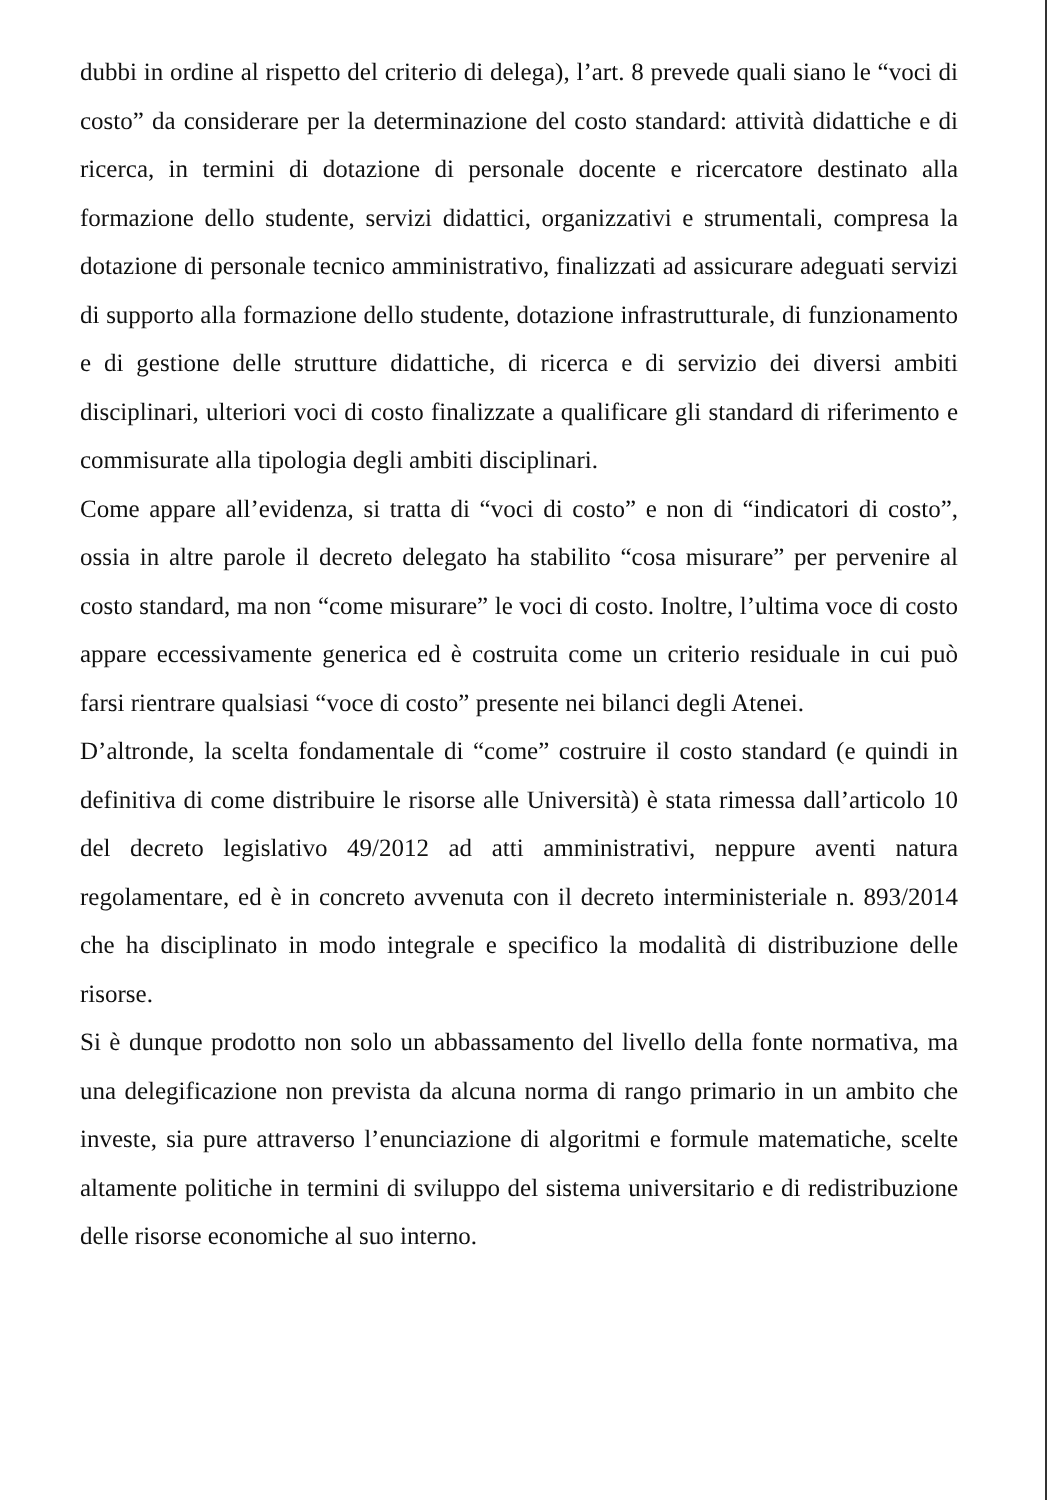dubbi in ordine al rispetto del criterio di delega), l’art. 8 prevede quali siano le “voci di costo” da considerare per la determinazione del costo standard: attività didattiche e di ricerca, in termini di dotazione di personale docente e ricercatore destinato alla formazione dello studente, servizi didattici, organizzativi e strumentali, compresa la dotazione di personale tecnico amministrativo, finalizzati ad assicurare adeguati servizi di supporto alla formazione dello studente, dotazione infrastrutturale, di funzionamento e di gestione delle strutture didattiche, di ricerca e di servizio dei diversi ambiti disciplinari, ulteriori voci di costo finalizzate a qualificare gli standard di riferimento e commisurate alla tipologia degli ambiti disciplinari.
Come appare all’evidenza, si tratta di “voci di costo” e non di “indicatori di costo”, ossia in altre parole il decreto delegato ha stabilito “cosa misurare” per pervenire al costo standard, ma non “come misurare” le voci di costo. Inoltre, l’ultima voce di costo appare eccessivamente generica ed è costruita come un criterio residuale in cui può farsi rientrare qualsiasi “voce di costo” presente nei bilanci degli Atenei.
D’altronde, la scelta fondamentale di “come” costruire il costo standard (e quindi in definitiva di come distribuire le risorse alle Università) è stata rimessa dall’articolo 10 del decreto legislativo 49/2012 ad atti amministrativi, neppure aventi natura regolamentare, ed è in concreto avvenuta con il decreto interministeriale n. 893/2014 che ha disciplinato in modo integrale e specifico la modalità di distribuzione delle risorse.
Si è dunque prodotto non solo un abbassamento del livello della fonte normativa, ma una delegificazione non prevista da alcuna norma di rango primario in un ambito che investe, sia pure attraverso l’enunciazione di algoritmi e formule matematiche, scelte altamente politiche in termini di sviluppo del sistema universitario e di redistribuzione delle risorse economiche al suo interno.